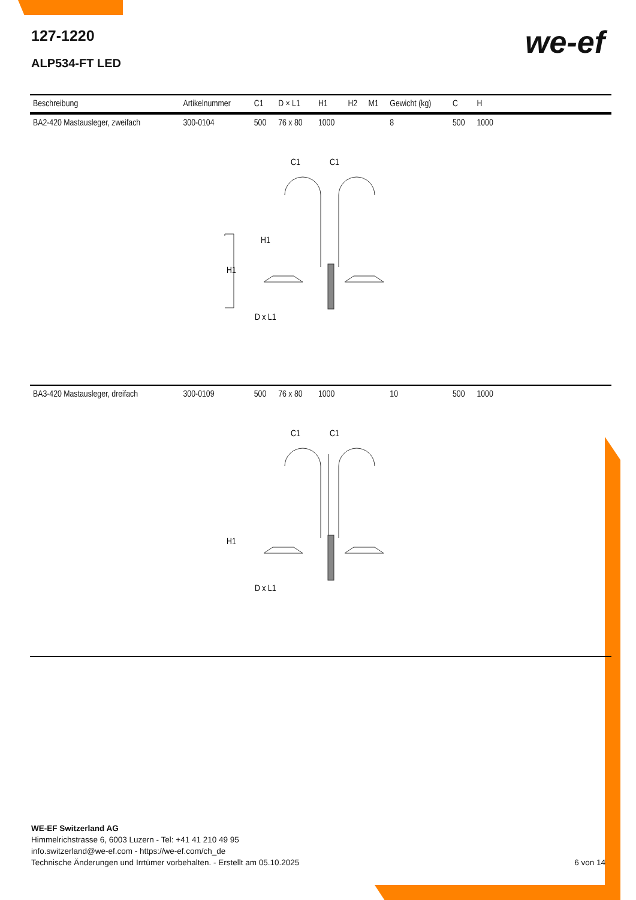127-1220
ALP534-FT LED
we-ef
| Beschreibung | Artikelnummer | C1 | D × L1 | H1 | H2 | M1 | Gewicht (kg) | C | H | |
| --- | --- | --- | --- | --- | --- | --- | --- | --- | --- | --- |
| BA2-420 Mastausleger, zweifach | 300-0104 | 500 | 76 x 80 | 1000 | | | 8 | 500 | 1000 | |
| H1 C1 C1 H1 D x L1 | | | | | | | | | | |
| BA3-420 Mastausleger, dreifach | 300-0109 | 500 | 76 x 80 | 1000 | | | 10 | 500 | 1000 | |
| C1 C1 H1 D x L1 | | | | | | | | | | |
WE-EF Switzerland AG
Himmelrichstrasse 6, 6003 Luzern - Tel: +41 41 210 49 95
info.switzerland@we-ef.com - https://we-ef.com/ch_de
Technische Änderungen und Irrtümer vorbehalten. - Erstellt am 05.10.2025
6 von 14